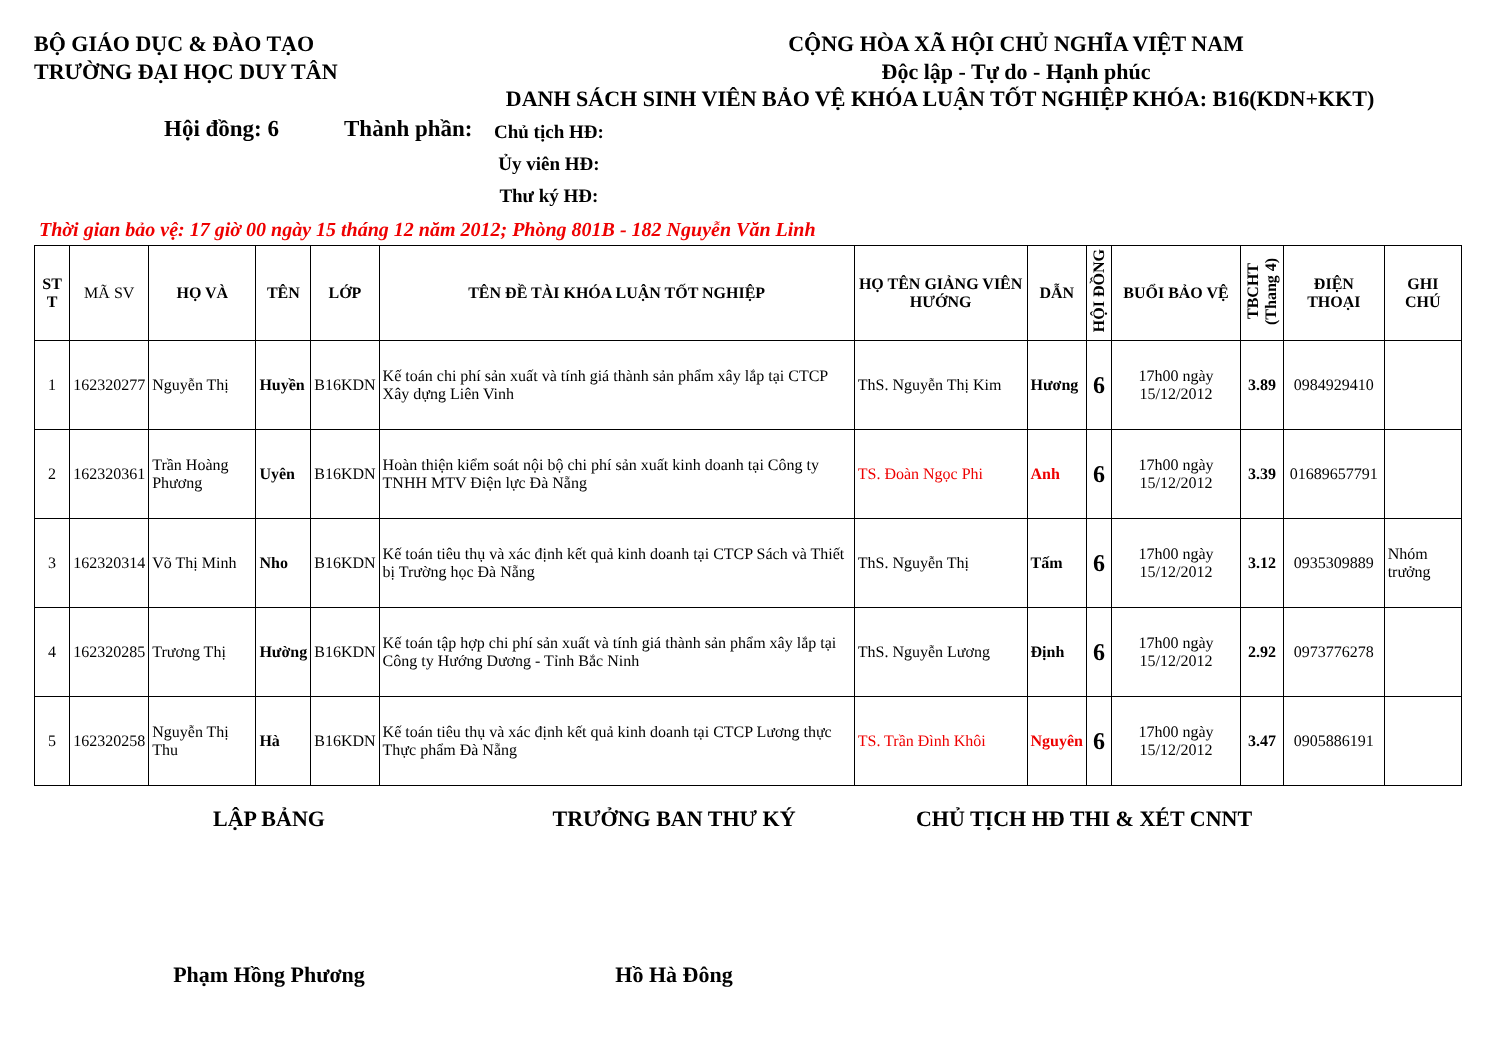BỘ GIÁO DỤC & ĐÀO TẠO
TRƯỜNG ĐẠI HỌC DUY TÂN
CỘNG HÒA XÃ HỘI CHỦ NGHĨA VIỆT NAM
Độc lập - Tự do - Hạnh phúc
DANH SÁCH SINH VIÊN BẢO VỆ KHÓA LUẬN TỐT NGHIỆP KHÓA: B16(KDN+KKT)
Hội đồng: 6 Thành phần:
Chủ tịch HĐ:
Ủy viên HĐ:
Thư ký HĐ:
Thời gian bảo vệ: 17 giờ 00 ngày 15 tháng 12 năm 2012; Phòng 801B - 182 Nguyễn Văn Linh
| ST T | MÃ SV | HỌ VÀ | TÊN | LỚP | TÊN ĐỀ TÀI KHÓA LUẬN TỐT NGHIỆP | HỌ TÊN GIẢNG VIÊN HƯỚNG | DẪN | HỘI ĐỒNG | BUỔI BẢO VỆ | TBCHT (Thang 4) | ĐIỆN THOẠI | GHI CHÚ |
| --- | --- | --- | --- | --- | --- | --- | --- | --- | --- | --- | --- | --- |
| 1 | 162320277 | Nguyễn Thị | Huyền | B16KDN | Kế toán chi phí sản xuất và tính giá thành sản phẩm xây lắp tại CTCP Xây dựng Liên Vinh | ThS. Nguyễn Thị Kim | Hương | 6 | 17h00 ngày 15/12/2012 | 3.89 | 0984929410 | |
| 2 | 162320361 | Trần Hoàng Phương | Uyên | B16KDN | Hoàn thiện kiểm soát nội bộ chi phí sản xuất kinh doanh tại Công ty TNHH MTV Điện lực Đà Nẵng | TS. Đoàn Ngọc Phi | Anh | 6 | 17h00 ngày 15/12/2012 | 3.39 | 01689657791 | |
| 3 | 162320314 | Võ Thị Minh | Nho | B16KDN | Kế toán tiêu thụ và xác định kết quả kinh doanh tại CTCP Sách và Thiết bị Trường học Đà Nẵng | ThS. Nguyễn Thị | Tấm | 6 | 17h00 ngày 15/12/2012 | 3.12 | 0935309889 | Nhóm trưởng |
| 4 | 162320285 | Trương Thị | Hường | B16KDN | Kế toán tập hợp chi phí sản xuất và tính giá thành sản phẩm xây lắp tại Công ty Hướng Dương - Tỉnh Bắc Ninh | ThS. Nguyễn Lương | Định | 6 | 17h00 ngày 15/12/2012 | 2.92 | 0973776278 | |
| 5 | 162320258 | Nguyễn Thị Thu | Hà | B16KDN | Kế toán tiêu thụ và xác định kết quả kinh doanh tại CTCP Lương thực Thực phẩm Đà Nẵng | TS. Trần Đình Khôi | Nguyên | 6 | 17h00 ngày 15/12/2012 | 3.47 | 0905886191 | |
LẬP BẢNG TRƯỞNG BAN THƯ KÝ CHỦ TỊCH HĐ THI & XÉT CNNT
Phạm Hồng Phương Hồ Hà Đông